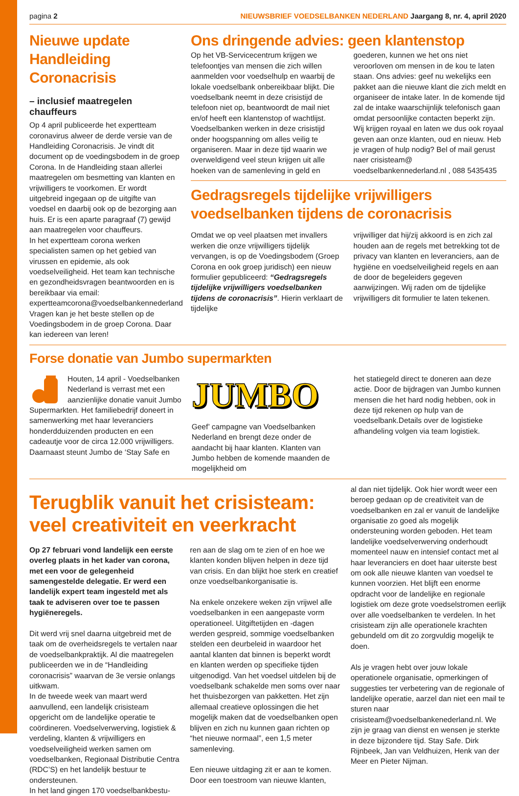pagina 2 NIEUWSBRIEF VOEDSELBANKEN NEDERLAND Jaargang 8, nr. 4, april 2020
Nieuwe update Handleiding Coronacrisis
– inclusief maatregelen chauffeurs
Op 4 april publiceerde het expertteam coronavirus alweer de derde versie van de Handleiding Coronacrisis. Je vindt dit document op de voedingsbodem in de groep Corona. In de Handleiding staan allerlei maatregelen om besmetting van klanten en vrijwilligers te voorkomen. Er wordt uitgebreid ingegaan op de uitgifte van voedsel en daarbij ook op de bezorging aan huis. Er is een aparte paragraaf (7) gewijd aan maatregelen voor chauffeurs.
In het expertteam corona werken specialisten samen op het gebied van virussen en epidemie, als ook voedselveiligheid. Het team kan technische en gezondheidsvragen beantwoorden en is bereikbaar via email: expertteamcorona@voedselbankennederland Vragen kan je het beste stellen op de Voedingsbodem in de groep Corona. Daar kan iedereen van leren!
Ons dringende advies: geen klantenstop
Op het VB-Servicecentrum krijgen we telefoontjes van mensen die zich willen aanmelden voor voedselhulp en waarbij de lokale voedselbank onbereikbaar blijkt. Die voedselbank neemt in deze crisistijd de telefoon niet op, beantwoordt de mail niet en/of heeft een klantenstop of wachtlijst. Voedselbanken werken in deze crisistijd onder hoogspanning om alles veilig te organiseren. Maar in deze tijd waarin we overweldigend veel steun krijgen uit alle hoeken van de samenleving in geld en
goederen, kunnen we het ons niet veroorloven om mensen in de kou te laten staan. Ons advies: geef nu wekelijks een pakket aan die nieuwe klant die zich meldt en organiseer de intake later. In de komende tijd zal de intake waarschijnlijk telefonisch gaan omdat persoonlijke contacten beperkt zijn. Wij krijgen royaal en laten we dus ook royaal geven aan onze klanten, oud en nieuw. Heb je vragen of hulp nodig? Bel of mail gerust naer crisisteam@ voedselbankennederland.nl , 088 5435435
Gedragsregels tijdelijke vrijwilligers voedselbanken tijdens de coronacrisis
Omdat we op veel plaatsen met invallers werken die onze vrijwilligers tijdelijk vervangen, is op de Voedingsbodem (Groep Corona en ook groep juridisch) een nieuw formulier gepubliceerd: “Gedragsregels tijdelijke vrijwilligers voedselbanken tijdens de coronacrisis”. Hierin verklaart de tijdelijke
vrijwilliger dat hij/zij akkoord is en zich zal houden aan de regels met betrekking tot de privacy van klanten en leveranciers, aan de hygiëne en voedselveiligheid regels en aan de door de begeleiders gegeven aanwijzingen. Wij raden om de tijdelijke vrijwilligers dit formulier te laten tekenen.
Forse donatie van Jumbo supermarkten
Houten, 14 april - Voedselbanken Nederland is verrast met een aanzienlijke donatie vanuit Jumbo Supermarkten. Het familiebedrijf doneert in samenwerking met haar leveranciers honderdduizenden producten en een cadeautje voor de circa 12.000 vrijwilligers. Daarnaast steunt Jumbo de ‘Stay Safe en
JUMBO
Geef’ campagne van Voedselbanken Nederland en brengt deze onder de aandacht bij haar klanten. Klanten van Jumbo hebben de komende maanden de mogelijkheid om
het statiegeld direct te doneren aan deze actie. Door de bijdragen van Jumbo kunnen mensen die het hard nodig hebben, ook in deze tijd rekenen op hulp van de voedselbank.Details over de logistieke afhandeling volgen via team logistiek.
Terugblik vanuit het crisisteam: veel creativiteit en veerkracht
Op 27 februari vond landelijk een eerste overleg plaats in het kader van corona, met een voor de gelegenheid samengestelde delegatie. Er werd een landelijk expert team ingesteld met als taak te adviseren over toe te passen hygiëneregels.
Dit werd vrij snel daarna uitgebreid met de taak om de overheidsregels te vertalen naar de voedselbankpraktijk. Al die maatregelen publiceerden we in de “Handleiding coronacrisis” waarvan de 3e versie onlangs uitkwam.
In de tweede week van maart werd aanvullend, een landelijk crisisteam opgericht om de landelijke operatie te coördineren. Voedselverwerving, logistiek & verdeling, klanten & vrijwilligers en voedselveiligheid werken samen om voedselbanken, Regionaal Distributie Centra (RDC’S) en het landelijk bestuur te ondersteunen.
In het land gingen 170 voedselbankbestu-
ren aan de slag om te zien of en hoe we klanten konden blijven helpen in deze tijd van crisis. En dan blijkt hoe sterk en creatief onze voedselbankorganisatie is.
Na enkele onzekere weken zijn vrijwel alle voedselbanken in een aangepaste vorm operationeel. Uitgiftetijden en -dagen werden gespreid, sommige voedselbanken stelden een deurbeleid in waardoor het aantal klanten dat binnen is beperkt wordt en klanten werden op specifieke tijden uitgenodigd. Van het voedsel uitdelen bij de voedselbank schakelde men soms over naar het thuisbezorgen van pakketten. Het zijn allemaal creatieve oplossingen die het mogelijk maken dat de voedselbanken open blijven en zich nu kunnen gaan richten op “het nieuwe normaal”, een 1,5 meter samenleving.
Een nieuwe uitdaging zit er aan te komen. Door een toestroom van nieuwe klanten,
al dan niet tijdelijk. Ook hier wordt weer een beroep gedaan op de creativiteit van de voedselbanken en zal er vanuit de landelijke organisatie zo goed als mogelijk ondersteuning worden geboden. Het team landelijke voedselverwerving onderhoudt momenteel nauw en intensief contact met al haar leveranciers en doet haar uiterste best om ook alle nieuwe klanten van voedsel te kunnen voorzien. Het blijft een enorme opdracht voor de landelijke en regionale logistiek om deze grote voedselstromen eerlijk over alle voedselbanken te verdelen. In het crisisteam zijn alle operationele krachten gebundeld om dit zo zorgvuldig mogelijk te doen.
Als je vragen hebt over jouw lokale operationele organisatie, opmerkingen of suggesties ter verbetering van de regionale of landelijke operatie, aarzel dan niet een mail te sturen naar crisisteam@voedselbankenederland.nl. We zijn je graag van dienst en wensen je sterkte in deze bijzondere tijd. Stay Safe. Dirk Rijnbeek, Jan van Veldhuizen, Henk van der Meer en Pieter Nijman.